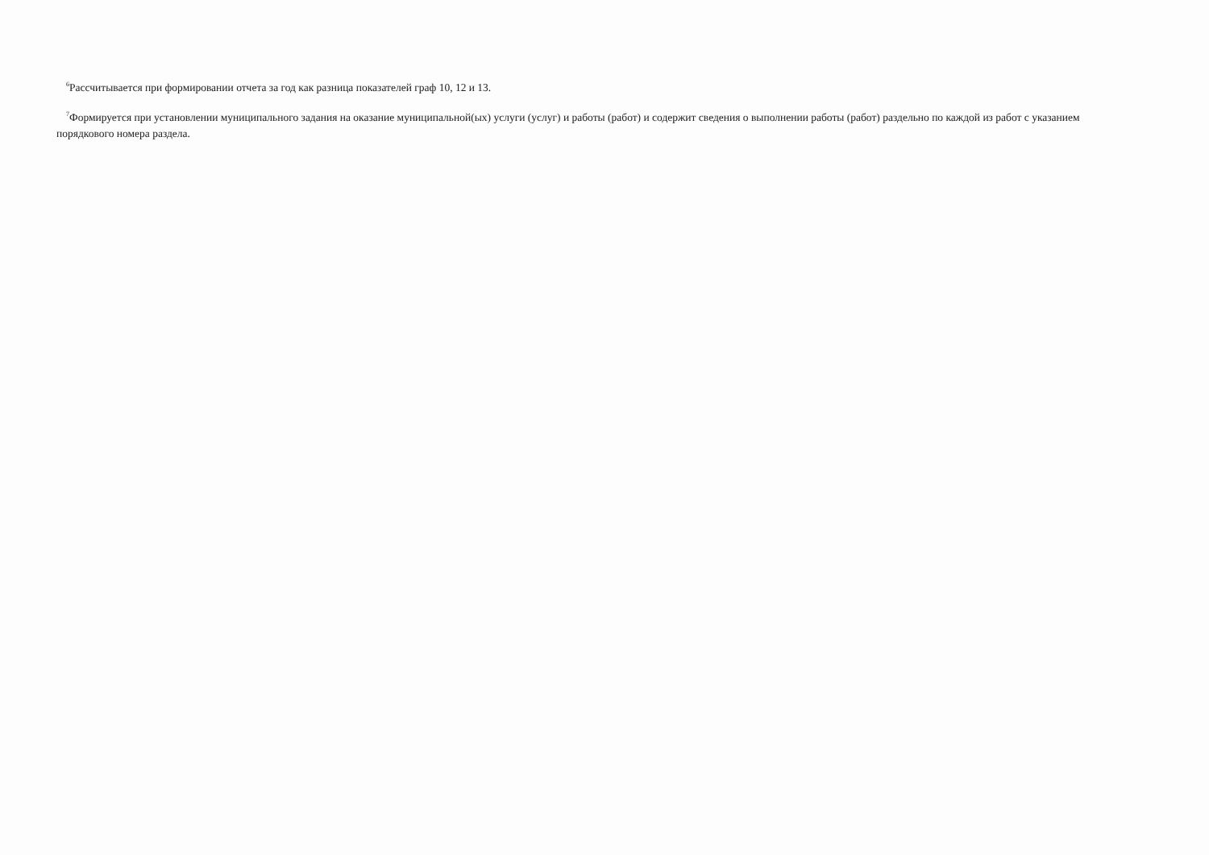<sup>6</sup> Рассчитывается при формировании отчета за год как разница показателей граф 10, 12 и 13.
<sup>7</sup> Формируется при установлении муниципального задания на оказание муниципальной(ых) услуги (услуг) и работы (работ) и содержит сведения о выполнении работы (работ) раздельно по каждой из работ с указанием порядкового номера раздела.